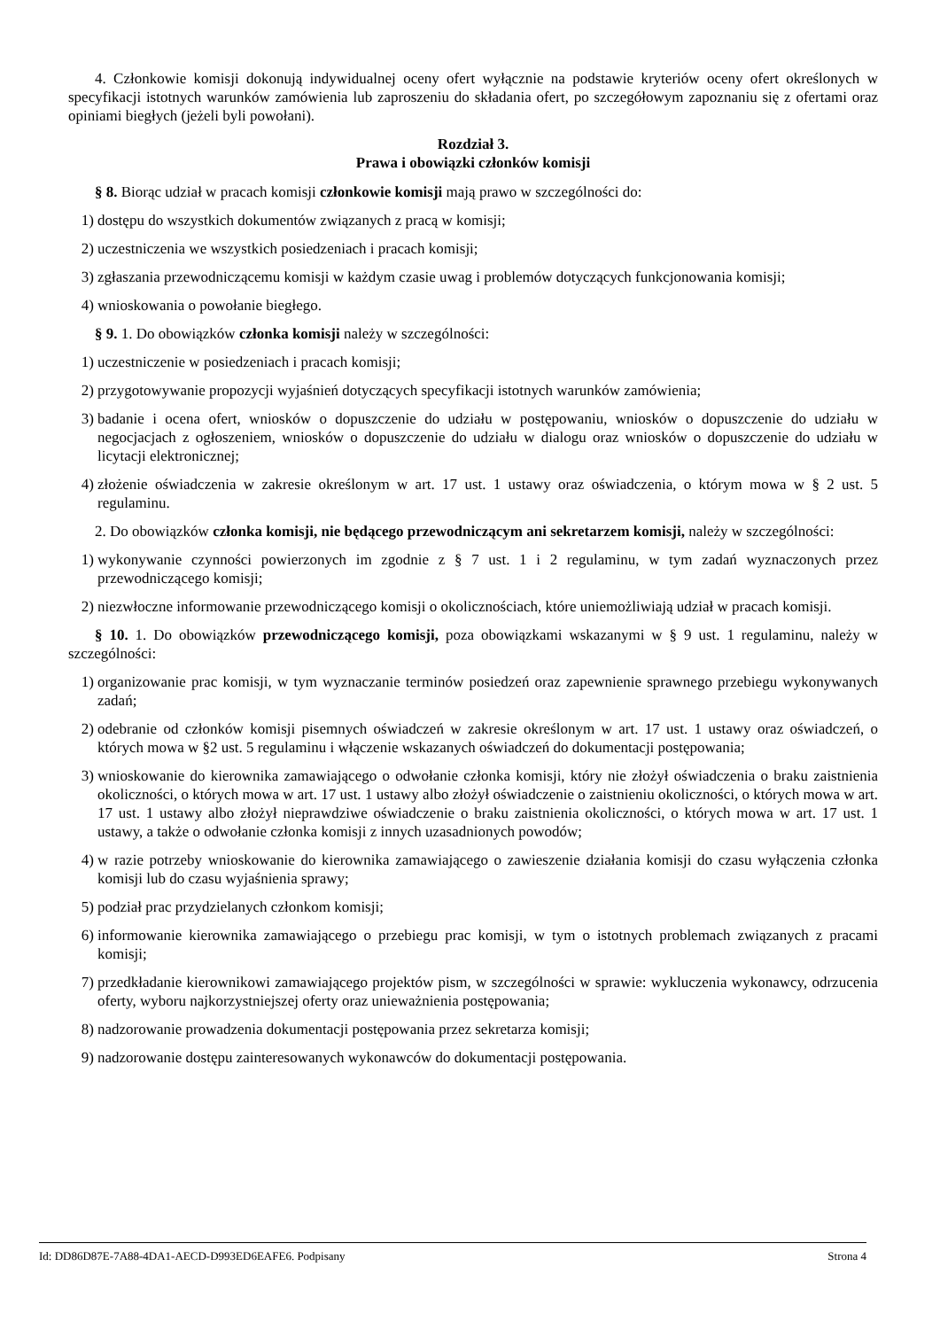4. Członkowie komisji dokonują indywidualnej oceny ofert wyłącznie na podstawie kryteriów oceny ofert określonych w specyfikacji istotnych warunków zamówienia lub zaproszeniu do składania ofert, po szczegółowym zapoznaniu się z ofertami oraz opiniami biegłych (jeżeli byli powołani).
Rozdział 3.
Prawa i obowiązki członków komisji
§ 8. Biorąc udział w pracach komisji członkowie komisji mają prawo w szczególności do:
1) dostępu do wszystkich dokumentów związanych z pracą w komisji;
2) uczestniczenia we wszystkich posiedzeniach i pracach komisji;
3) zgłaszania przewodniczącemu komisji w każdym czasie uwag i problemów dotyczących funkcjonowania komisji;
4) wnioskowania o powołanie biegłego.
§ 9. 1. Do obowiązków członka komisji należy w szczególności:
1) uczestniczenie w posiedzeniach i pracach komisji;
2) przygotowywanie propozycji wyjaśnień dotyczących specyfikacji istotnych warunków zamówienia;
3) badanie i ocena ofert, wniosków o dopuszczenie do udziału w postępowaniu, wniosków o dopuszczenie do udziału w negocjacjach z ogłoszeniem, wniosków o dopuszczenie do udziału w dialogu oraz wniosków o dopuszczenie do udziału w licytacji elektronicznej;
4) złożenie oświadczenia w zakresie określonym w art. 17 ust. 1 ustawy oraz oświadczenia, o którym mowa w § 2 ust. 5 regulaminu.
2. Do obowiązków członka komisji, nie będącego przewodniczącym ani sekretarzem komisji, należy w szczególności:
1) wykonywanie czynności powierzonych im zgodnie z § 7 ust. 1 i 2 regulaminu, w tym zadań wyznaczonych przez przewodniczącego komisji;
2) niezwłoczne informowanie przewodniczącego komisji o okolicznościach, które uniemożliwiają udział w pracach komisji.
§ 10. 1. Do obowiązków przewodniczącego komisji, poza obowiązkami wskazanymi w § 9 ust. 1 regulaminu, należy w szczególności:
1) organizowanie prac komisji, w tym wyznaczanie terminów posiedzeń oraz zapewnienie sprawnego przebiegu wykonywanych zadań;
2) odebranie od członków komisji pisemnych oświadczeń w zakresie określonym w art. 17 ust. 1 ustawy oraz oświadczeń, o których mowa w §2 ust. 5 regulaminu i włączenie wskazanych oświadczeń do dokumentacji postępowania;
3) wnioskowanie do kierownika zamawiającego o odwołanie członka komisji, który nie złożył oświadczenia o braku zaistnienia okoliczności, o których mowa w art. 17 ust. 1 ustawy albo złożył oświadczenie o zaistnieniu okoliczności, o których mowa w art. 17 ust. 1 ustawy albo złożył nieprawdziwe oświadczenie o braku zaistnienia okoliczności, o których mowa w art. 17 ust. 1 ustawy, a także o odwołanie członka komisji z innych uzasadnionych powodów;
4) w razie potrzeby wnioskowanie do kierownika zamawiającego o zawieszenie działania komisji do czasu wyłączenia członka komisji lub do czasu wyjaśnienia sprawy;
5) podział prac przydzielanych członkom komisji;
6) informowanie kierownika zamawiającego o przebiegu prac komisji, w tym o istotnych problemach związanych z pracami komisji;
7) przedkładanie kierownikowi zamawiającego projektów pism, w szczególności w sprawie: wykluczenia wykonawcy, odrzucenia oferty, wyboru najkorzystniejszej oferty oraz unieważnienia postępowania;
8) nadzorowanie prowadzenia dokumentacji postępowania przez sekretarza komisji;
9) nadzorowanie dostępu zainteresowanych wykonawców do dokumentacji postępowania.
Id: DD86D87E-7A88-4DA1-AECD-D993ED6EAFE6. Podpisany Strona 4